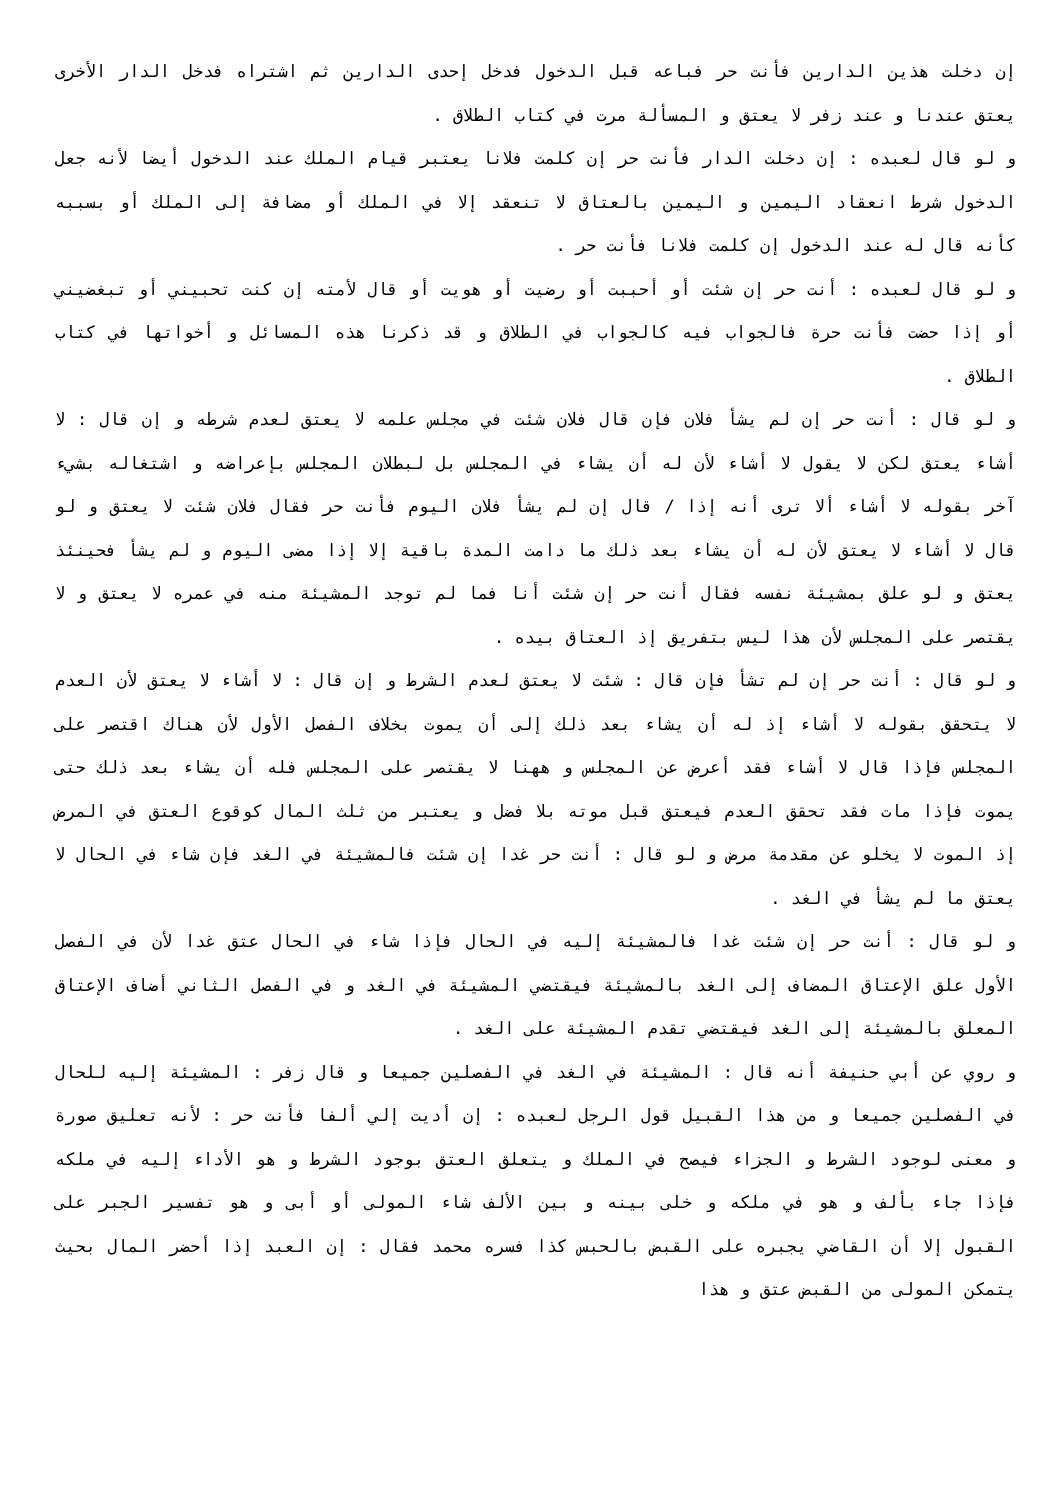إن دخلت هذين الدارين فأنت حر فباعه قبل الدخول فدخل إحدى الدارين ثم اشتراه فدخل الدار الأخرى يعتق عندنا و عند زفر لا يعتق و المسألة مرت في كتاب الطلاق .
و لو قال لعبده : إن دخلت الدار فأنت حر إن كلمت فلانا يعتبر قيام الملك عند الدخول أيضا لأنه جعل الدخول شرط انعقاد اليمين و اليمين بالعتاق لا تنعقد إلا في الملك أو مضافة إلى الملك أو بسببه كأنه قال له عند الدخول إن كلمت فلانا فأنت حر .
و لو قال لعبده : أنت حر إن شئت أو أحببت أو رضيت أو هويت أو قال لأمته إن كنت تحبيني أو تبغضيني أو إذا حضت فأنت حرة فالجواب فيه كالجواب في الطلاق و قد ذكرنا هذه المسائل و أخواتها في كتاب الطلاق .
و لو قال : أنت حر إن لم يشأ فلان فإن قال فلان شئت في مجلس علمه لا يعتق لعدم شرطه و إن قال : لا أشاء يعتق لكن لا يقول لا أشاء لأن له أن يشاء في المجلس بل لبطلان المجلس بإعراضه و اشتغاله بشيء آخر بقوله لا أشاء ألا ترى أنه إذا / قال إن لم يشأ فلان اليوم فأنت حر فقال فلان شئت لا يعتق و لو قال لا أشاء لا يعتق لأن له أن يشاء بعد ذلك ما دامت المدة باقية إلا إذا مضى اليوم و لم يشأ فحينئذ يعتق و لو علق بمشيئة نفسه فقال أنت حر إن شئت أنا فما لم توجد المشيئة منه في عمره لا يعتق و لا يقتصر على المجلس لأن هذا ليس بتفريق إذ العتاق بيده .
و لو قال : أنت حر إن لم تشأ فإن قال : شئت لا يعتق لعدم الشرط و إن قال : لا أشاء لا يعتق لأن العدم لا يتحقق بقوله لا أشاء إذ له أن يشاء بعد ذلك إلى أن يموت بخلاف الفصل الأول لأن هناك اقتصر على المجلس فإذا قال لا أشاء فقد أعرض عن المجلس و ههنا لا يقتصر على المجلس فله أن يشاء بعد ذلك حتى يموت فإذا مات فقد تحقق العدم فيعتق قبل موته بلا فضل و يعتبر من ثلث المال كوقوع العتق في المرض إذ الموت لا يخلو عن مقدمة مرض و لو قال : أنت حر غدا إن شئت فالمشيئة في الغد فإن شاء في الحال لا يعتق ما لم يشأ في الغد .
و لو قال : أنت حر إن شئت غدا فالمشيئة إليه في الحال فإذا شاء في الحال عتق غدا لأن في الفصل الأول علق الإعتاق المضاف إلى الغد بالمشيئة فيقتضي المشيئة في الغد و في الفصل الثاني أضاف الإعتاق المعلق بالمشيئة إلى الغد فيقتضي تقدم المشيئة على الغد .
و روي عن أبي حنيفة أنه قال : المشيئة في الغد في الفصلين جميعا و قال زفر : المشيئة إليه للحال في الفصلين جميعا و من هذا القبيل قول الرجل لعبده : إن أديت إلي ألفا فأنت حر : لأنه تعليق صورة و معنى لوجود الشرط و الجزاء فيصح في الملك و يتعلق العتق بوجود الشرط و هو الأداء إليه في ملكه فإذا جاء بألف و هو في ملكه و خلى بينه و بين الألف شاء المولى أو أبى و هو تفسير الجبر على القبول إلا أن القاضي يجبره على القبض بالحبس كذا فسره محمد فقال : إن العبد إذا أحضر المال بحيث يتمكن المولى من القبض عتق و هذا